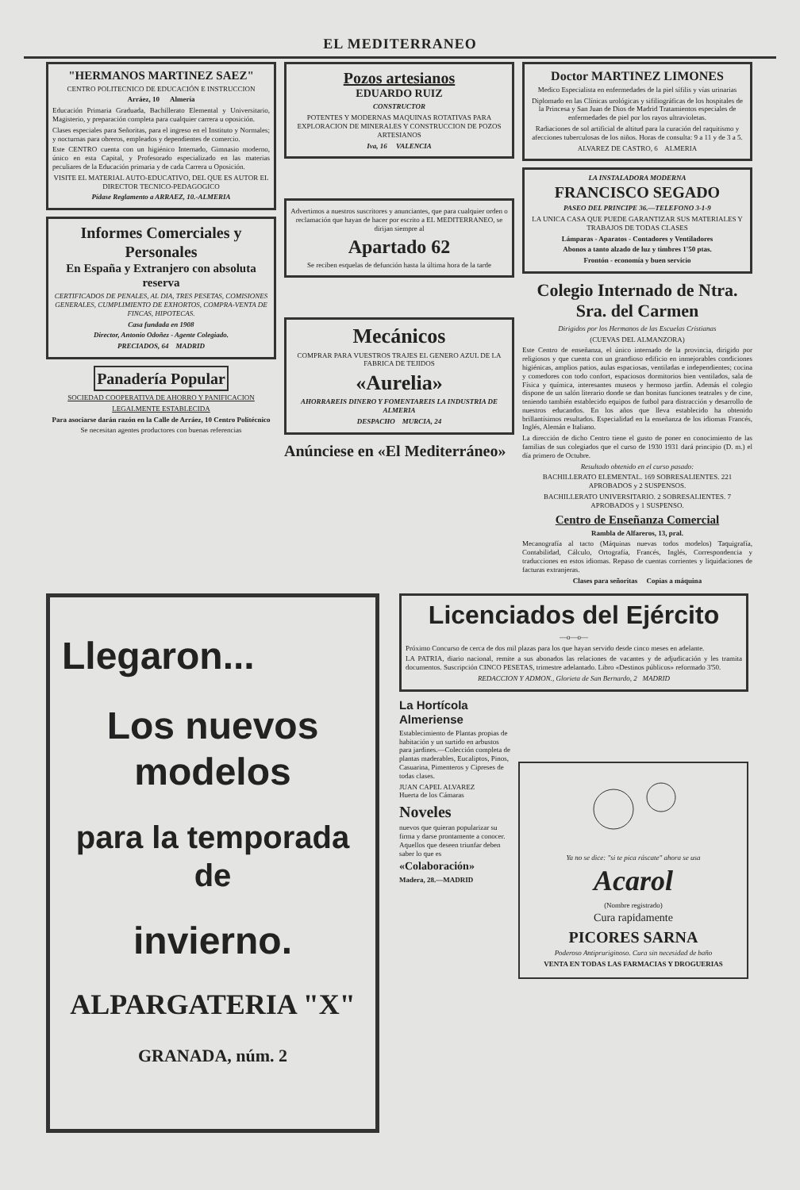EL MEDITERRANEO
"HERMANOS MARTINEZ SAEZ"
CENTRO POLITECNICO DE EDUCACIÓN E INSTRUCCION
Arráez, 10 Almería
Educación Primaria Graduada, Bachillerato Elemental y Universitario, Magisterio, y preparación completa para cualquier carrera u oposición.
Clases especiales para Señoritas, para el ingreso en el Instituto y Normales; y nocturnas para obreros, empleados y dependientes de comercio.
Este CENTRO cuenta con un higiénico Internado, Gimnasio moderno, único en esta Capital, y Profesorado especializado en las materias peculiares de la Educación primaria y de cada Carrera u Oposición.
VISITE EL MATERIAL AUTO-EDUCATIVO, DEL QUE ES AUTOR EL DIRECTOR TECNICO-PEDAGOGICO
Pídase Reglamento a ARRAEZ, 10.-ALMERIA
Informes Comerciales y Personales
En España y Extranjero con absoluta reserva
CERTIFICADOS DE PENALES, AL DIA, TRES PESETAS, COMISIONES GENERALES, CUMPLIMIENTO DE EXHORTOS, COMPRA-VENTA DE FINCAS, HIPOTECAS.
Casa fundada en 1908
Director, Antonio Odoñez - Agente Colegiado.
PRECIADOS, 64 MADRID
Panadería Popular
SOCIEDAD COOPERATIVA DE AHORRO Y PANIFICACION
LEGALMENTE ESTABLECIDA
Para asociarse darán razón en la Calle de Arráez, 10 Centro Politécnico
Se necesitan agentes productores con buenas referencias
Pozos artesianos
EDUARDO RUIZ
CONSTRUCTOR
POTENTES Y MODERNAS MAQUINAS ROTATIVAS PARA EXPLORACION DE MINERALES Y CONSTRUCCION DE POZOS ARTESIANOS
Iva, 16 VALENCIA
Advertimos a nuestros suscritores y anunciantes, que para cualquier orden o reclamación que hayan de hacer por escrito a EL MEDITERRANEO, se dirijan siempre al
Apartado 62
Se reciben esquelas de defunción hasta la última hora de la tarde
Mecánicos
COMPRAR PARA VUESTROS TRAJES EL GENERO AZUL DE LA FABRICA DE TEJIDOS
«Aurelia»
AHORRAREIS DINERO Y FOMENTAREIS LA INDUSTRIA DE ALMERIA
DESPACHO MURCIA, 24
Anúnciese en «El Mediterráneo»
Doctor MARTINEZ LIMONES
Medico Especialista en enfermedades de la piel sífilis y vías urinarias
Diplomado en las Clínicas urológicas y sifiliográficas de los hospitales de la Princesa y San Juan de Dios de Madrid Tratamientos especiales de enfermedades de piel por los rayos ultravioletas.
Radiaciones de sol artificial de altitud para la curación del raquitismo y afecciones tuberculosas de los niños. Horas de consulta: 9 a 11 y de 3 a 5.
ALVAREZ DE CASTRO, 6 ALMERIA
LA INSTALADORA MODERNA
FRANCISCO SEGADO
PASEO DEL PRINCIPE 36.—TELEFONO 3-1-9
LA UNICA CASA QUE PUEDE GARANTIZAR SUS MATERIALES Y TRABAJOS DE TODAS CLASES
Lámparas - Aparatos - Contadores y Ventiladores
Abonos a tanto alzado de luz y timbres 1'50 ptas.
Frontón - economía y buen servicio
Colegio Internado de Ntra. Sra. del Carmen
Dirigidos por los Hermanos de las Escuelas Cristianas
(CUEVAS DEL ALMANZORA)
Este Centro de enseñanza, el único internado de la provincia, dirigido por religiosos y que cuenta con un grandioso edificio en inmejorables condiciones higiénicas, amplios patios, aulas espaciosas, ventiladas e independientes; cocina y comedores con todo confort, espaciosos dormitorios bien ventilados, sala de Física y química, interesantes museos y hermoso jardín. Además el colegio dispone de un salón literario donde se dan bonitas funciones teatrales y de cine, teniendo también establecido equipos de futbol para distracción y desarrollo de nuestros educandos. En los años que lleva establecido ha obtenido brillantísimos resultados. Especialidad en la enseñanza de los idiomas Francés, Inglés, Alemán e Italiano.
La dirección de dicho Centro tiene el gusto de poner en conocimiento de las familias de sus colegiados que el curso de 1930 1931 dará principio (D. m.) el día primero de Octubre.
Resultado obtenido en el curso pasado:
BACHILLERATO ELEMENTAL. 169 SOBRESALIENTES. 221 APROBADOS y 2 SUSPENSOS.
BACHILLERATO UNIVERSITARIO. 2 SOBRESALIENTES. 7 APROBADOS y 1 SUSPENSO.
Centro de Enseñanza Comercial
Rambla de Alfareros, 13, pral.
Mecanografía al tacto (Máquinas nuevas todos modelos) Taquigrafía, Contabilidad, Cálculo, Ortografía, Francés, Inglés, Correspondencia y traducciones en estos idiomas. Repaso de cuentas corrientes y liquidaciones de facturas extranjeras.
Clases para señoritas Copias a máquina
Llegaron...
Los nuevos modelos
para la temporada de
invierno.
ALPARGATERIA "X"
GRANADA, núm. 2
Licenciados del Ejército
—o—o—
Próximo Concurso de cerca de dos mil plazas para los que hayan servido desde cinco meses en adelante.
LA PATRIA, diario nacional, remite a sus abonados las relaciones de vacantes y de adjudicación y les tramita documentos. Suscripción CINCO PESETAS, trimestre adelantado. Libro «Destinos públicos» reformado 3'50.
REDACCION Y ADMON., Glorieta de San Bernardo, 2 MADRID
La Hortícola Almeriense
Establecimiento de Plantas propias de habitación y un surtido en arbustos para jardines.—Colección completa de plantas maderables, Eucaliptos, Pinos, Casuarina, Pimenteros y Cipreses de todas clases.
JUAN CAPEL ALVAREZ
Huerta de los Cámaras
Noveles
nuevos que quieran popularizar su firma y darse prontamente a conocer. Aquellos que deseen triunfar deben saber lo que es
«Colaboración»
Madera, 28.—MADRID
Ya no se dice: "si te pica ráscate" ahora se usa
Acarol
(Nombre registrado)
Cura rapidamente
PICORES SARNA
Poderoso Antipruriginoso. Cura sin necesidad de baño
VENTA EN TODAS LAS FARMACIAS Y DROGUERIAS